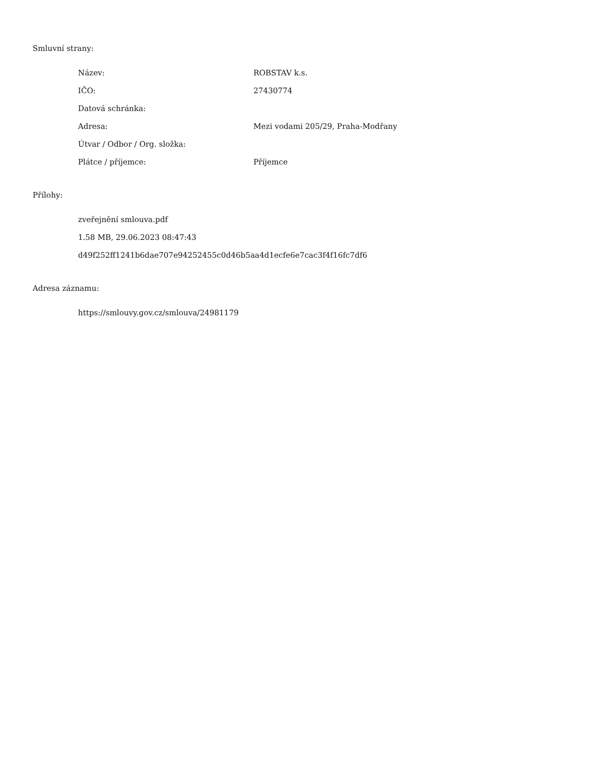Smluvní strany:
| Název: | ROBSTAV k.s. |
| IČO: | 27430774 |
| Datová schránka: | |
| Adresa: | Mezi vodami 205/29, Praha-Modřany |
| Útvar / Odbor / Org. složka: | |
| Plátce / příjemce: | Příjemce |
Přílohy:
zveřejnění smlouva.pdf
1.58 MB, 29.06.2023 08:47:43
d49f252ff1241b6dae707e94252455c0d46b5aa4d1ecfe6e7cac3f4f16fc7df6
Adresa záznamu:
https://smlouvy.gov.cz/smlouva/24981179